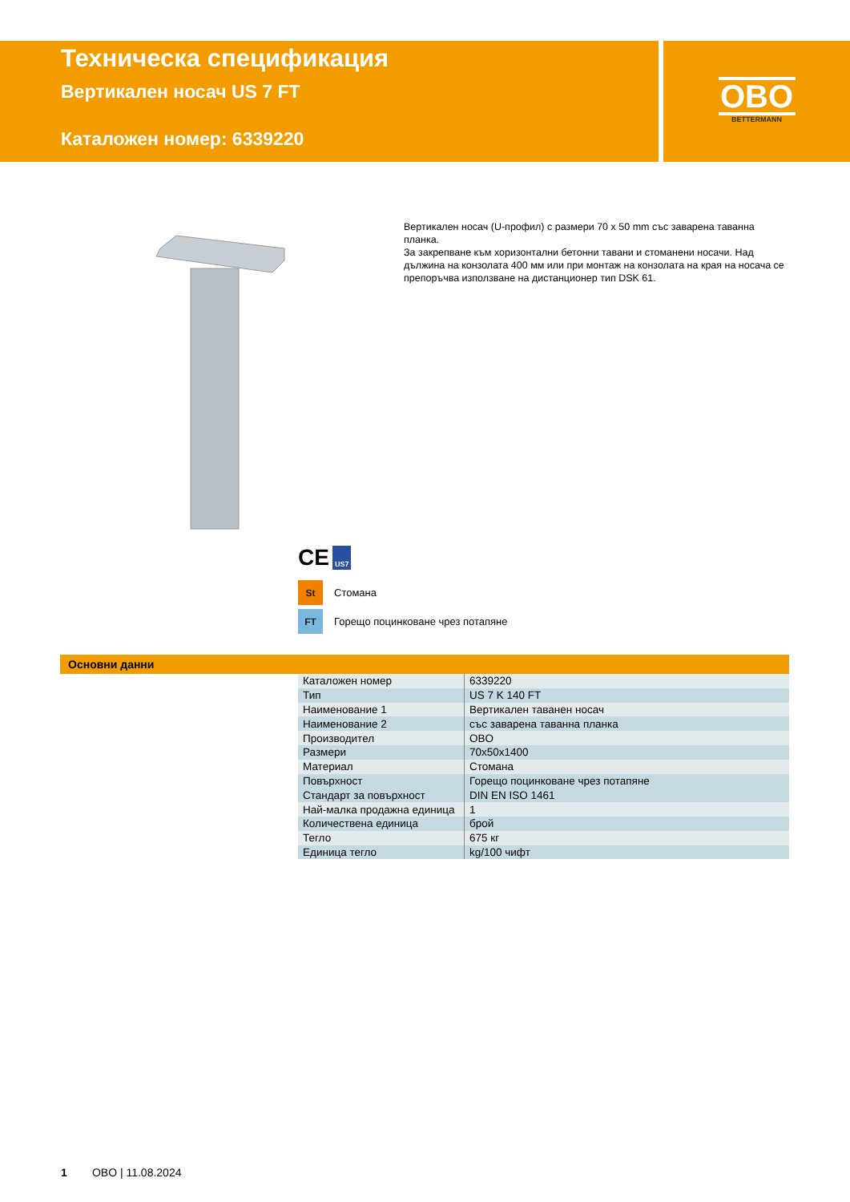Техническа спецификация
Вертикален носач US 7 FT
Каталожен номер: 6339220
OBO
BETTERMANN
Вертикален носач (U-профил) с размери 70 x 50 mm със заварена таванна планка.
За закрепване към хоризонтални бетонни тавани и стоманени носачи. Над дължина на конзолата 400 мм или при монтаж на конзолата на края на носача се препоръчва използване на дистанционер тип DSK 61.
CE US7
St
Стомана
FT
Горещо поцинковане чрез потапяне
Основни данни
| Каталожен номер | 6339220 |
| Тип | US 7 K 140 FT |
| Наименование 1 | Вертикален таванен носач |
| Наименование 2 | със заварена таванна планка |
| Производител | OBO |
| Размери | 70x50x1400 |
| Материал | Стомана |
| Повърхност | Горещо поцинковане чрез потапяне |
| Стандарт за повърхност | DIN EN ISO 1461 |
| Най-малка продажна единица | 1 |
| Количествена единица | брой |
| Тегло | 675 кг |
| Единица тегло | kg/100 чифт |
1 OBO | 11.08.2024